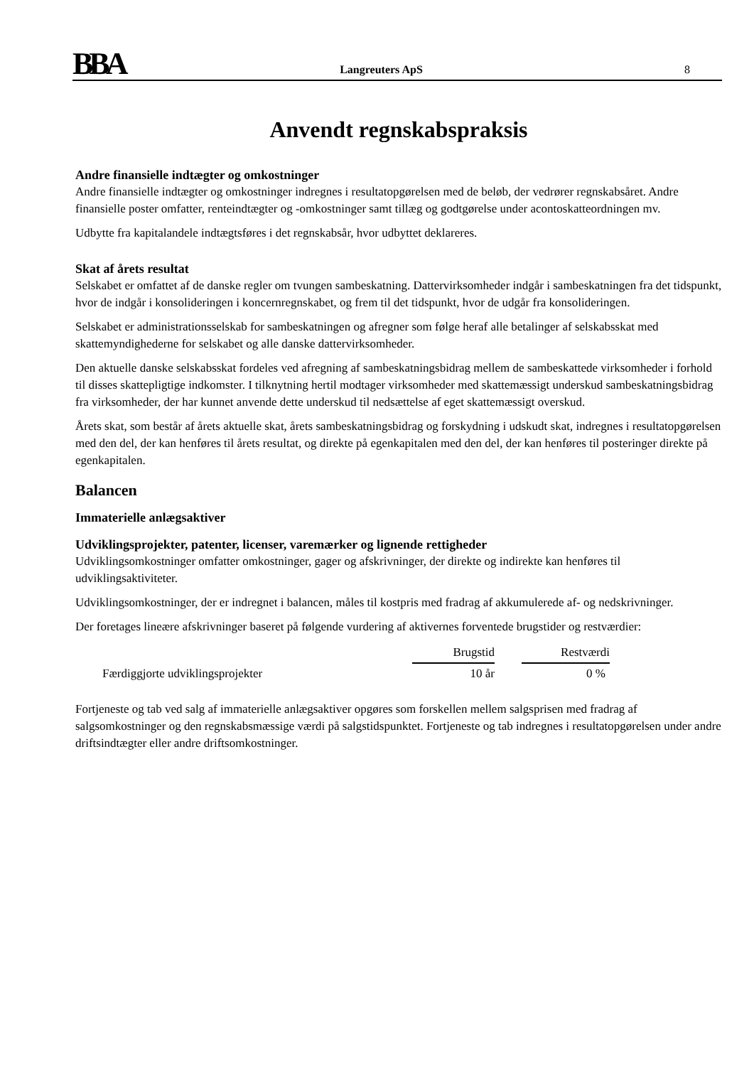BBA
Langreuters ApS
8
Anvendt regnskabspraksis
Andre finansielle indtægter og omkostninger
Andre finansielle indtægter og omkostninger indregnes i resultatopgørelsen med de beløb, der vedrører regnskabsåret. Andre finansielle poster omfatter, renteindtægter og -omkostninger samt tillæg og godtgørelse under acontoskatteordningen mv.
Udbytte fra kapitalandele indtægtsføres i det regnskabsår, hvor udbyttet deklareres.
Skat af årets resultat
Selskabet er omfattet af de danske regler om tvungen sambeskatning. Dattervirksomheder indgår i sambeskatningen fra det tidspunkt, hvor de indgår i konsolideringen i koncernregnskabet, og frem til det tidspunkt, hvor de udgår fra konsolideringen.
Selskabet er administrationsselskab for sambeskatningen og afregner som følge heraf alle betalinger af selskabsskat med skattemyndighederne for selskabet og alle danske dattervirksomheder.
Den aktuelle danske selskabsskat fordeles ved afregning af sambeskatningsbidrag mellem de sambeskattede virksomheder i forhold til disses skattepligtige indkomster. I tilknytning hertil modtager virksomheder med skattemæssigt underskud sambeskatningsbidrag fra virksomheder, der har kunnet anvende dette underskud til nedsættelse af eget skattemæssigt overskud.
Årets skat, som består af årets aktuelle skat, årets sambeskatningsbidrag og forskydning i udskudt skat, indregnes i resultatopgørelsen med den del, der kan henføres til årets resultat, og direkte på egenkapitalen med den del, der kan henføres til posteringer direkte på egenkapitalen.
Balancen
Immaterielle anlægsaktiver
Udviklingsprojekter, patenter, licenser, varemærker og lignende rettigheder
Udviklingsomkostninger omfatter omkostninger, gager og afskrivninger, der direkte og indirekte kan henføres til udviklingsaktiviteter.
Udviklingsomkostninger, der er indregnet i balancen, måles til kostpris med fradrag af akkumulerede af- og nedskrivninger.
Der foretages lineære afskrivninger baseret på følgende vurdering af aktivernes forventede brugstider og restværdier:
| | Brugstid | | Restværdi |
| Færdiggjorte udviklingsprojekter | 10 år | | 0 % |
Fortjeneste og tab ved salg af immaterielle anlægsaktiver opgøres som forskellen mellem salgsprisen med fradrag af salgsomkostninger og den regnskabsmæssige værdi på salgstidspunktet. Fortjeneste og tab indregnes i resultatopgørelsen under andre driftsindtægter eller andre driftsomkostninger.